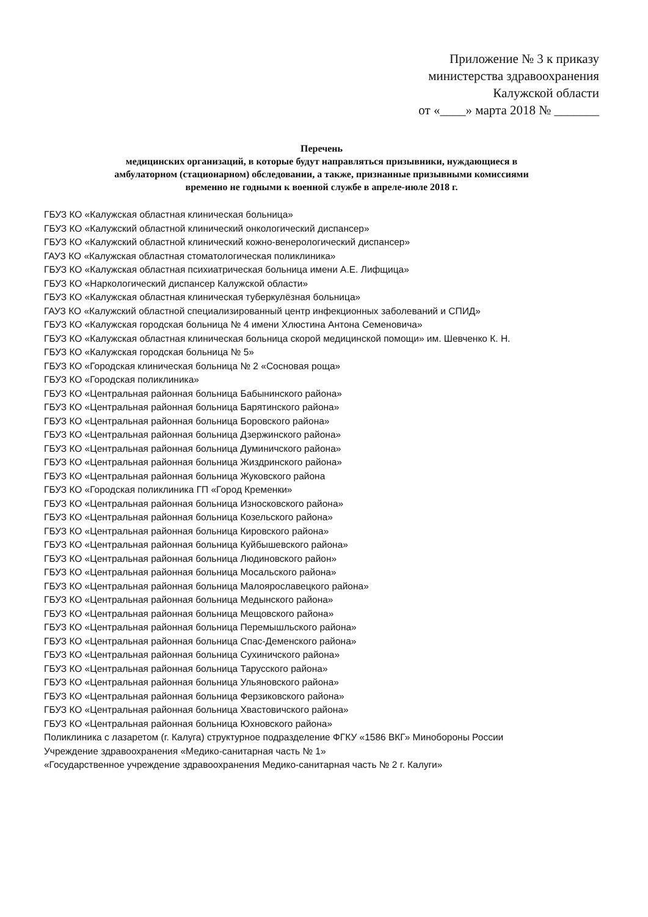Приложение № 3 к приказу
министерства здравоохранения
Калужской области
от «____» марта 2018 № _______
Перечень
медицинских организаций, в которые будут направляться призывники, нуждающиеся в
амбулаторном (стационарном) обследовании, а также, признанные призывными комиссиями
временно не годными к военной службе в апреле-июле 2018 г.
ГБУЗ КО «Калужская областная клиническая больница»
ГБУЗ КО «Калужский областной клинический онкологический диспансер»
ГБУЗ КО «Калужский областной клинический кожно-венерологический диспансер»
ГАУЗ КО «Калужская областная стоматологическая поликлиника»
ГБУЗ КО «Калужская областная психиатрическая больница имени А.Е. Лифщица»
ГБУЗ КО «Наркологический диспансер Калужской области»
ГБУЗ КО «Калужская областная клиническая туберкулёзная больница»
ГАУЗ КО «Калужский областной специализированный центр инфекционных заболеваний и СПИД»
ГБУЗ КО «Калужская городская больница № 4 имени Хлюстина Антона Семеновича»
ГБУЗ КО «Калужская областная клиническая больница скорой медицинской помощи» им. Шевченко К. Н.
ГБУЗ КО «Калужская городская больница № 5»
ГБУЗ КО «Городская клиническая больница № 2 «Сосновая роща»
ГБУЗ КО «Городская поликлиника»
ГБУЗ КО «Центральная районная больница Бабынинского района»
ГБУЗ КО «Центральная районная больница Барятинского района»
ГБУЗ КО «Центральная районная больница Боровского района»
ГБУЗ КО «Центральная районная больница Дзержинского района»
ГБУЗ КО «Центральная районная больница Думиничского района»
ГБУЗ КО «Центральная районная больница Жиздринского района»
ГБУЗ КО «Центральная районная больница Жуковского района
ГБУЗ КО «Городская поликлиника ГП «Город Кременки»
ГБУЗ КО «Центральная районная больница Износковского района»
ГБУЗ КО «Центральная районная больница Козельского района»
ГБУЗ КО «Центральная районная больница Кировского района»
ГБУЗ КО «Центральная районная больница Куйбышевского района»
ГБУЗ КО «Центральная районная больница Людиновского район»
ГБУЗ КО «Центральная районная больница Мосальского района»
ГБУЗ КО «Центральная районная больница Малоярославецкого района»
ГБУЗ КО «Центральная районная больница Медынского района»
ГБУЗ КО «Центральная районная больница Мещовского района»
ГБУЗ КО «Центральная районная больница Перемышльского района»
ГБУЗ КО «Центральная районная больница Спас-Деменского района»
ГБУЗ КО «Центральная районная больница Сухиничского района»
ГБУЗ КО «Центральная районная больница Тарусского района»
ГБУЗ КО «Центральная районная больница Ульяновского района»
ГБУЗ КО «Центральная районная больница Ферзиковского района»
ГБУЗ КО «Центральная районная больница Хвастовичского района»
ГБУЗ КО «Центральная районная больница Юхновского района»
Поликлиника с лазаретом (г. Калуга) структурное подразделение ФГКУ «1586 ВКГ» Минобороны России
Учреждение здравоохранения «Медико-санитарная часть № 1»
«Государственное учреждение здравоохранения Медико-санитарная часть № 2 г. Калуги»